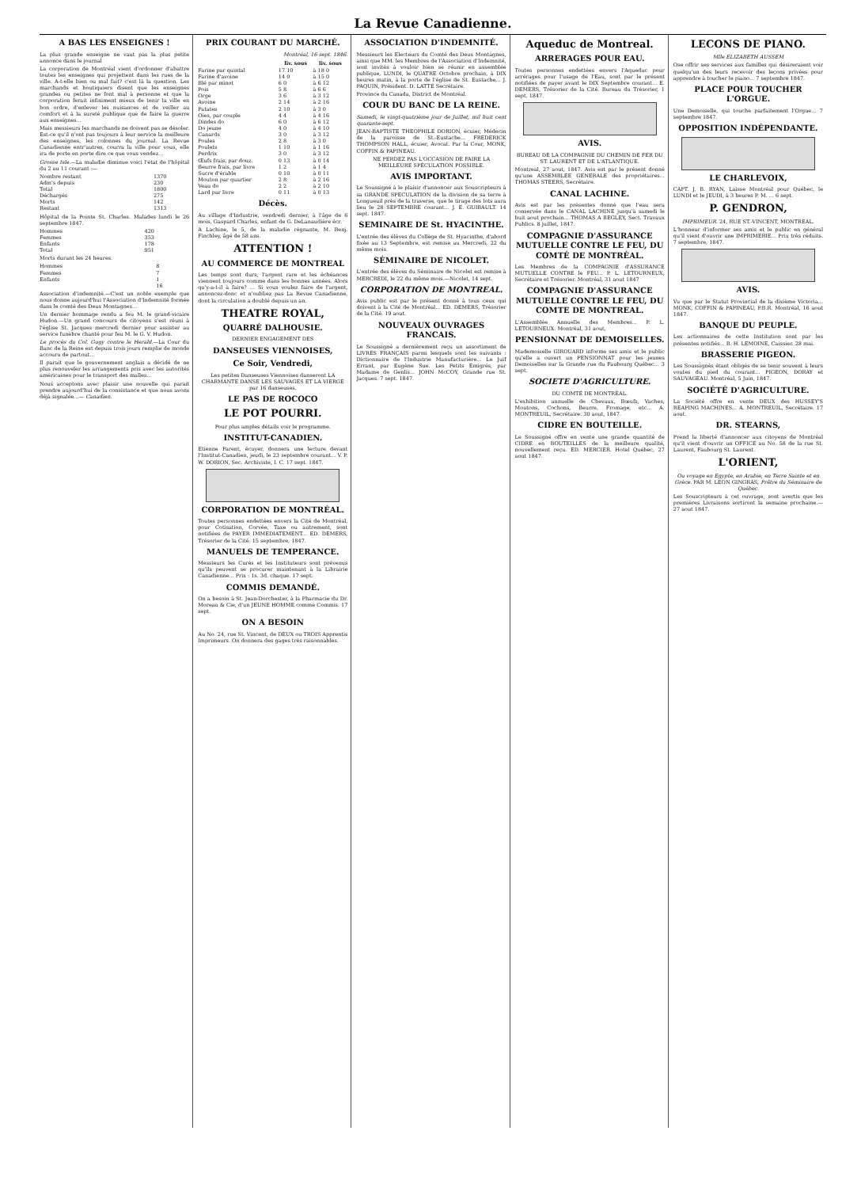La Revue Canadienne.
A BAS LES ENSEIGNES !
La plus grande enseigne ne vaut pas la plus petite annonce dans le journal
La corporation de Montréal vient d'ordonner d'abattre toutes les enseignes qui projettent dans les rues de la ville. A-t-elle bien ou mal fait? c'est là la question. Les marchands et boutiquiers disent que les enseignes grandes ou petites ne font mal à personne et que la corporation ferait infiniment mieux de tenir la ville en bon ordre, d'enlever les nuisances et de veiller au comfort et à la sureté publique que de faire la guerre aux enseignes...
Mais messieurs les marchands ne doivent pas se désoler. Est-ce qu'il n'ont pas toujours à leur service la meilleure des enseignes, les colonnes du journal. La Revue Canadienne entr'autres, courra la ville pour vous, elle ira de porte en porte dire ce que vous vendez...
Grosse Isle.—La maladie diminue voici l'état de l'hôpital du 2 au 11 courant :—
| Nombre restant | 1370 |
| Adm's depuis | 230 |
| Total | 1800 |
| Déchargés | 275 |
| Morts | 142 |
| Restant | 1313 |
Hôpital de la Pointe St. Charles. Malades lundi le 26 septembre 1847.
| Hommes | 420 |
| Femmes | 353 |
| Enfants | 178 |
| Total | 951 |
Morts durant les 24 heures.
| Hommes | 8 |
| Femmes | 7 |
| Enfants | 1 |
| | 16 |
Association d'indemnité.—C'est un noble exemple que nous donne aujourd'hui l'Association d'Indemnité formée dans le comté des Deux Montagnes...
Un dernier hommage rendu a feu M. le grand-vicaire Hudon.—Un grand concours de citoyens s'est réuni à l'église St. Jacques mercredi dernier pour assister au service funèbre chanté pour feu M. le G. V. Hudon.
Le procès du Col. Gugy contre le Herald.—La Cour du Banc de la Reine est depuis trois jours remplie de monde accouru de partout...
Il parait que le gouvernement anglais a décidé de ne plus renouveler les arrangements pris avec les autorités américaines pour le transport des malles...
Nous acceptons avec plaisir une nouvelle qui parait prendre aujourd'hui de la consistance et que nous avons déjà signalée...— Canadien.
PRIX COURANT DU MARCHÉ.
Montréal, 16 sept. 1846.
| | liv. sous | liv. sous |
| --- | --- | --- |
| Farine par quintal | 17 10 | à 18 0 |
| Farine d'avoine | 14 0 | à 15 0 |
| Blé par minot | 6 0 | à 6 12 |
| Pois | 5 8 | à 6 6 |
| Orge | 3 6 | à 3 12 |
| Avoine | 2 14 | à 2 16 |
| Patates | 2 10 | à 3 0 |
| Oies, par couple | 4 4 | à 4 16 |
| Dindes do | 6 0 | à 6 12 |
| Do jeune | 4 0 | à 4 10 |
| Canards | 3 0 | à 3 12 |
| Poules | 2 8 | à 3 0 |
| Poulets | 1 10 | à 1 16 |
| Perdrix | 3 0 | à 3 12 |
| Œufs frais, par douz. | 0 13 | à 0 14 |
| Beurre frais, par livre | 1 2 | à 1 4 |
| Sucre d'érable | 0 10 | à 0 11 |
| Mouton par quartier | 2 8 | à 2 16 |
| Veau do | 2 2 | à 2 10 |
| Lard par livre | 0 11 | à 0 13 |
Décès.
Au village d'Industrie, vendredi dernier, à l'âge de 6 mois, Gaspard Charles, enfant de G. DeLanaudière écr.
A Lachine, le 5, de la maladie régnante, M. Benj. Finchley, âgé de 58 ans.
ATTENTION !
AU COMMERCE DE MONTREAL
Les temps sont durs, l'argent rare et les échéances viennent toujours comme dans les bonnes années. Alors qu'y-a-t-il à faire? ... Si vous voulez faire de l'argent, annoncez-donc et n'oubliez pas La Revue Canadienne, dont la circulation a doublé depuis un an.
THEATRE ROYAL,
QUARRÉ DALHOUSIE.
DERNIER ENGAGEMENT DES
DANSEUSES VIENNOISES,
Ce Soir, Vendredi,
Les petites Danseuses Viennoises danseront LA CHARMANTE DANSE LES SAUVAGES ET LA VIERGE par 16 danseuses.
LE PAS DE ROCOCO
LE POT POURRI.
Pour plus amples détails voir le programme.
INSTITUT-CANADIEN.
Etienne Parent, écuyer, donnera une lecture devant l'Institut-Canadien, jeudi, le 23 septembre courant... V. P. W. DORION, Sec. Archiviste, I. C. 17 sept. 1847.
CORPORATION DE MONTRÉAL.
Toutes personnes endettées envers la Cité de Montréal, pour Cotisation, Corvée, Taxe ou autrement, sont notifiées de PAYER IMMEDIATEMENT... ED. DEMERS, Trésorier de la Cité. 15 septembre, 1847.
MANUELS DE TEMPERANCE.
Messieurs les Curés et les Instituteurs sont prévenus qu'ils peuvent se procurer maintenant à la Librairie Canadienne... Prix : 1s. 3d. chaque. 17 sept.
COMMIS DEMANDÉ.
On a besoin à St. Jean-Dorchester, à la Pharmacie du Dr. Moreau & Cie, d'un JEUNE HOMME comme Commis. 17 sept.
ON A BESOIN
Au No. 24, rue St. Vincent, de DEUX ou TROIS Apprentis Imprimeurs. On donnera des gages très raisonnables.
ASSOCIATION D'INDEMNITÉ.
Messieurs les Electeurs du Comté des Deux Montagnes, ainsi que MM. les Membres de l'Association d'Indemnité, sont invités à vouloir bien se réunir en assemblée publique, LUNDI, le QUATRE Octobre prochain, à DIX heures matin, à la porte de l'église de St. Eustache... J. PAQUIN, Président. D. LATTE Secrétaire.
Province du Canada, District de Montréal.
COUR DU BANC DE LA REINE.
Samedi, le vingt-quatrième jour de Juillet, mil huit cent quarante-sept.
JEAN-BAPTISTE THEOPHILE DORION, écuier, Médecin de la paroisse de St.-Eustache... FREDERICK THOMPSON HALL, écuier, Avocat. Par la Cour, MONK, COFFIN & PAPINEAU.
NE PERDEZ PAS L'OCCASION DE FAIRE LA MEILLEURE SPÉCULATION POSSIBLE.
AVIS IMPORTANT.
Le Soussigné à le plaisir d'annoncer aux Souscripteurs à sa GRANDE SPECULATION de la division de sa terre à Longueuil près de la traverse, que le tirage des lots aura lieu le 28 SEPTEMBRE courant... J. E. GUIBAULT. 14 sept. 1847.
SEMINAIRE DE St. HYACINTHE.
L'entrée des élèves du Collège de St. Hyacinthe, d'abord fixée au 13 Septembre, est remise au Mercredi, 22 du même mois.
SÉMINAIRE DE NICOLET.
L'entrée des élèves du Séminaire de Nicolet est remise à MERCREDI, le 22 du même mois.—Nicolet, 14 sept.
CORPORATION DE MONTREAL.
Avis public est par le présent donné à tous ceux qui doivent à la Cité de Montréal... ED. DEMERS, Trésorier de la Cité. 19 aout.
NOUVEAUX OUVRAGES FRANCAIS.
Le Soussigné a dernièrement reçu un assortiment de LIVRES FRANÇAIS parmi lesquels sont les suivants : Dictionnaire de l'Industrie Manufacturière... Le Juif Errant, par Eugène Sue. Les Petits Emigrés, par Madame de Genlis... JOHN McCOY, Grande rue St. Jacques. 7 sept. 1847.
Aqueduc de Montreal.
ARRERAGES POUR EAU.
Toutes personnes endettées envers l'Aqueduc pour arrérages pour l'usage de l'Eau, sont par le présent notifiées de payer avant le DIX Septembre courant... E. DEMERS, Trésorier de la Cité. Bureau du Trésorier, 1 sept. 1847.
AVIS.
BUREAU DE LA COMPAGNIE DU CHEMIN DE FER DU ST. LAURENT ET DE L'ATLANTIQUE.
Montreal, 27 aout, 1847. Avis est par le présent donné qu'une ASSEMBLEE GENERALE des propriétaires... THOMAS STEERS, Secrétaire.
CANAL LACHINE.
Avis est par les présentes donné que l'eau sera conservée dans le CANAL LACHINE jusqu'à samedi le huit aout prochain... THOMAS A BEGLEY, Sect. Travaux Publics. 8 juillet, 1847.
COMPAGNIE D'ASSURANCE MUTUELLE CONTRE LE FEU, DU COMTÉ DE MONTRÉAL.
Les Membres de la COMPAGNIE d'ASSURANCE MUTUELLE CONTRE le FEU... P. L. LETOURNEUX, Secrétaire et Trésorier. Montréal, 31 aout 1847
COMPAGNIE D'ASSURANCE MUTUELLE CONTRE LE FEU, DU COMTE DE MONTREAL.
L'Assemblée Annuelle des Membres... P. L. LETOURNEUX. Montréal, 31 aout,
PENSIONNAT DE DEMOISELLES.
Mademoiselle GIROUARD informe ses amis et le public qu'elle a ouvert un PENSIONNAT pour les jeunes Demoiselles sur la Grande rue du Faubourg Québec... 3 sept.
SOCIETE D'AGRICULTURE.
DU COMTÉ DE MONTRÉAL.
L'exhibition annuelle de Chevaux, Bœufs, Vaches, Moutons, Cochons, Beurre, Fromage, etc... A. MONTREUIL, Secrétaire. 30 aout, 1847.
CIDRE EN BOUTEILLE.
Le Soussigné offre en vente une grande quantité de CIDRE en BOUTEILLES de la meilleure qualité, nouvellement reçu. ED. MERCIER. Hotel Québec, 27 aout 1847.
LECONS DE PIANO.
Mlle ELIZABETH AUSSEM
Ose offrir ses services aux familles qui désireraient voir quelqu'un des leurs recevoir des leçons privées pour apprendre à toucher le piano... 7 septembre 1847.
PLACE POUR TOUCHER L'ORGUE.
Une Demoiselle, qui touche parfaitement l'Orgue... 7 septembre 1847.
OPPOSITION INDÉPENDANTE.
LE CHARLEVOIX,
CAPT. J. B. RYAN, Laisse Montréal pour Québec, le LUNDI et le JEUDI, à 3 heures P. M. ... 6 sept.
P. GENDRON,
IMPRIMEUR. 24, RUE ST.-VINCENT, MONTREAL.
L'honneur d'informer ses amis et le public en général qu'il vient d'ouvrir une IMPRIMERIE... Prix très réduits. 7 septembre, 1847.
AVIS.
Vu que par le Statut Provincial de la dixième Victoria... MONK, COFFIN & PAPINEAU, P.B.R. Montréal, 16 aout 1847.
BANQUE DU PEUPLE.
Les actionnaires de cette Institution sont par les présentes notifiés... B. H. LEMOINE, Caissier. 28 mai.
BRASSERIE PIGEON.
Les Soussignés étant obligés de se tenir souvent à leurs voutes du pied du courant... PIGEON, DORAY et SAUVAGEAU. Montréal, 5 Juin, 1847.
SOCIÉTÉ D'AGRICULTURE.
La Société offre en vente DEUX des HUSSEY'S REAPING MACHINES... A. MONTREUIL, Secrétaire. 17 aout.
DR. STEARNS,
Prend la liberté d'annoncer aux citoyens de Montréal qu'il vient d'ouvrir un OFFICE au No. 58 de la rue St. Laurent, Faubourg St. Laurent.
L'ORIENT,
Ou voyage en Egypte, en Arabie, en Terre Sainte et en Grèce. PAR M. LEON GINGRAS, Prêtre du Séminaire de Québec.
Les Souscripteurs à cet ouvrage, sont avertis que les premières Livraisons sortiront la semaine prochaine.—27 aout 1847.